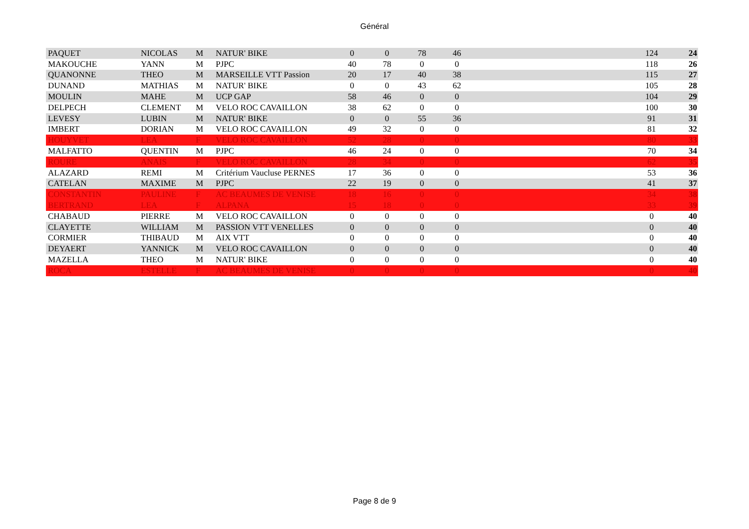Général
| PAQUET | NICOLAS | M | NATUR' BIKE | 0 | 0 | 78 | 46 | | 124 | 24 |
| MAKOUCHE | YANN | M | PJPC | 40 | 78 | 0 | 0 | | 118 | 26 |
| QUANONNE | THEO | M | MARSEILLE VTT Passion | 20 | 17 | 40 | 38 | | 115 | 27 |
| DUNAND | MATHIAS | M | NATUR' BIKE | 0 | 0 | 43 | 62 | | 105 | 28 |
| MOULIN | MAHE | M | UCP GAP | 58 | 46 | 0 | 0 | | 104 | 29 |
| DELPECH | CLEMENT | M | VELO ROC CAVAILLON | 38 | 62 | 0 | 0 | | 100 | 30 |
| LEVESY | LUBIN | M | NATUR' BIKE | 0 | 0 | 55 | 36 | | 91 | 31 |
| IMBERT | DORIAN | M | VELO ROC CAVAILLON | 49 | 32 | 0 | 0 | | 81 | 32 |
| HOUYVET | LEA | F | VELO ROC CAVAILLON | 52 | 28 | 0 | 0 | | 80 | 33 |
| MALFATTO | QUENTIN | M | PJPC | 46 | 24 | 0 | 0 | | 70 | 34 |
| ROURE | ANAIS | F | VELO ROC CAVAILLON | 28 | 34 | 0 | 0 | | 62 | 35 |
| ALAZARD | REMI | M | Critérium Vaucluse PERNES | 17 | 36 | 0 | 0 | | 53 | 36 |
| CATELAN | MAXIME | M | PJPC | 22 | 19 | 0 | 0 | | 41 | 37 |
| CONSTANTIN | PAULINE | F | AC BEAUMES DE VENISE | 18 | 16 | 0 | 0 | | 34 | 38 |
| BERTRAND | LEA | F | ALPANA | 15 | 18 | 0 | 0 | | 33 | 39 |
| CHABAUD | PIERRE | M | VELO ROC CAVAILLON | 0 | 0 | 0 | 0 | | 0 | 40 |
| CLAYETTE | WILLIAM | M | PASSION VTT VENELLES | 0 | 0 | 0 | 0 | | 0 | 40 |
| CORMIER | THIBAUD | M | AIX VTT | 0 | 0 | 0 | 0 | | 0 | 40 |
| DEYAERT | YANNICK | M | VELO ROC CAVAILLON | 0 | 0 | 0 | 0 | | 0 | 40 |
| MAZELLA | THEO | M | NATUR' BIKE | 0 | 0 | 0 | 0 | | 0 | 40 |
| ROCA | ESTELLE | F | AC BEAUMES DE VENISE | 0 | 0 | 0 | 0 | | 0 | 40 |
Page 8 de 9